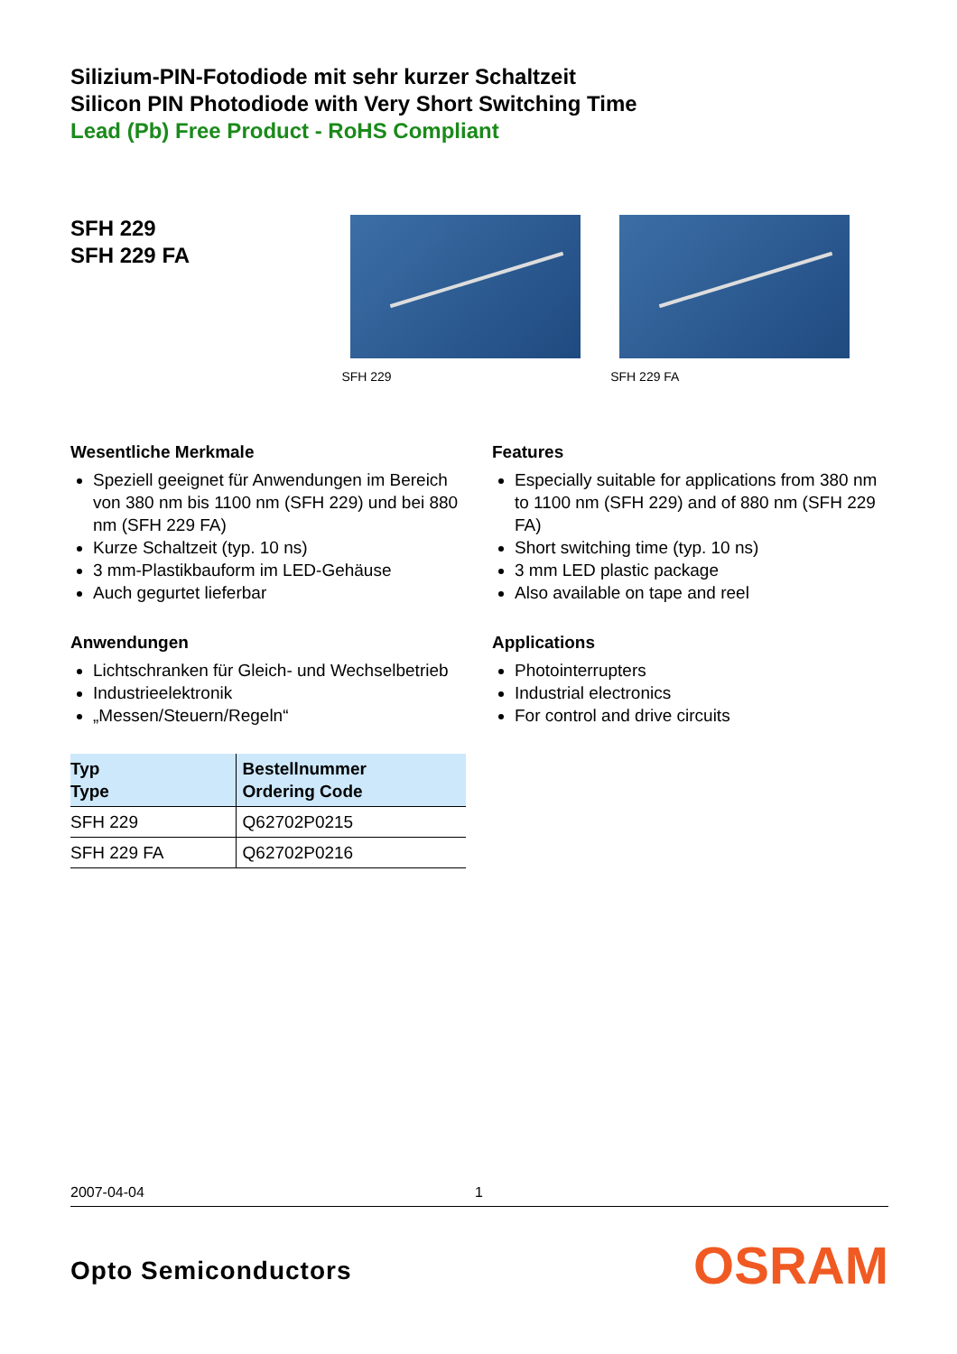Silizium-PIN-Fotodiode mit sehr kurzer Schaltzeit
Silicon PIN Photodiode with Very Short Switching Time
Lead (Pb) Free Product - RoHS Compliant
SFH 229
SFH 229 FA
SFH 229 SFH 229 FA
Wesentliche Merkmale
Speziell geeignet für Anwendungen im Bereich von 380 nm bis 1100 nm (SFH 229) und bei 880 nm (SFH 229 FA)
Kurze Schaltzeit (typ. 10 ns)
3 mm-Plastikbauform im LED-Gehäuse
Auch gegurtet lieferbar
Anwendungen
Lichtschranken für Gleich- und Wechselbetrieb
Industrieelektronik
„Messen/Steuern/Regeln“
| Typ Type | Bestellnummer Ordering Code |
| --- | --- |
| SFH 229 | Q62702P0215 |
| SFH 229 FA | Q62702P0216 |
Features
Especially suitable for applications from 380 nm to 1100 nm (SFH 229) and of 880 nm (SFH 229 FA)
Short switching time (typ. 10 ns)
3 mm LED plastic package
Also available on tape and reel
Applications
Photointerrupters
Industrial electronics
For control and drive circuits
2007-04-04 1
Opto Semiconductors OSRAM